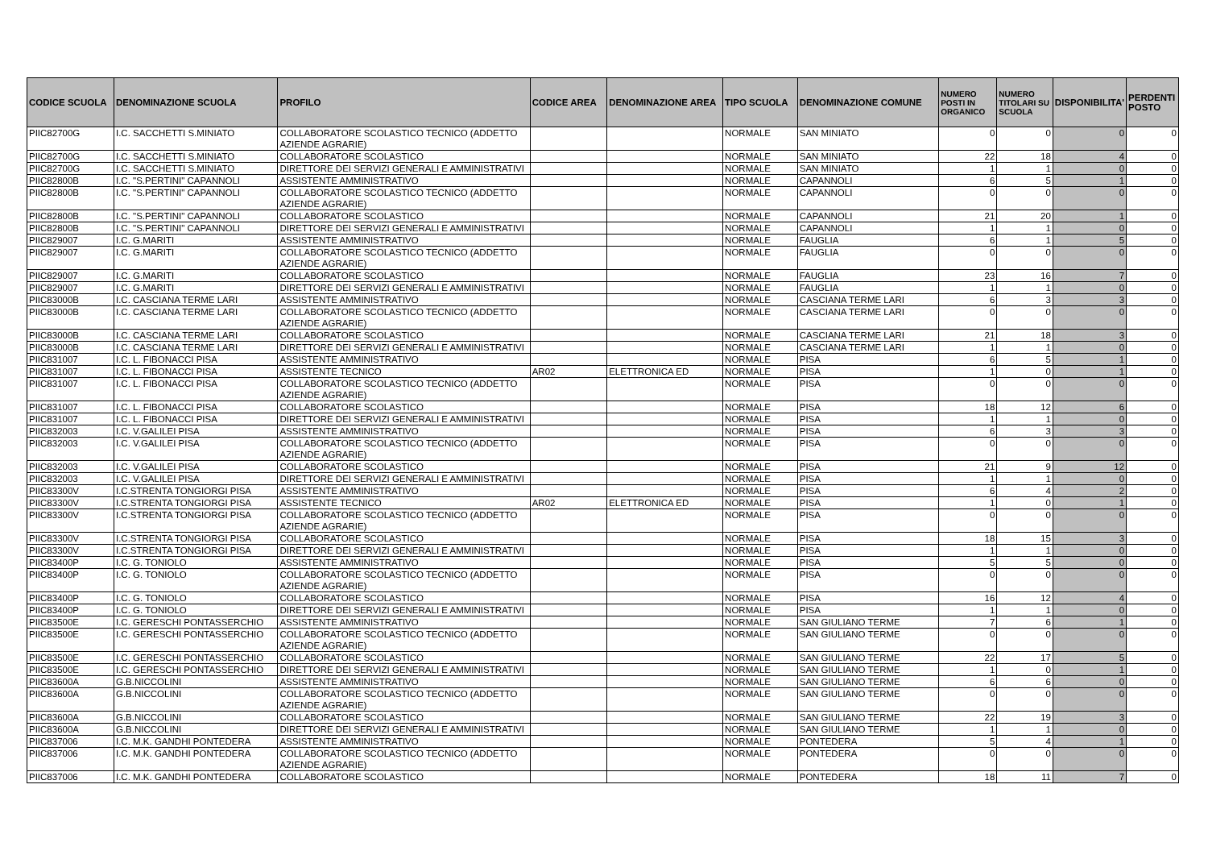| CODICE SCUOLA | DENOMINAZIONE SCUOLA | PROFILO | CODICE AREA | DENOMINAZIONE AREA | TIPO SCUOLA | DENOMINAZIONE COMUNE | NUMERO POSTI IN ORGANICO | NUMERO TITOLARI SU SCUOLA | DISPONIBILITA' | PERDENTI POSTO |
| --- | --- | --- | --- | --- | --- | --- | --- | --- | --- | --- |
| PIIC82700G | I.C. SACCHETTI S.MINIATO | COLLABORATORE SCOLASTICO TECNICO (ADDETTO AZIENDE AGRARIE) | | | NORMALE | SAN MINIATO | 0 | 0 | 0 | 0 |
| PIIC82700G | I.C. SACCHETTI S.MINIATO | COLLABORATORE SCOLASTICO | | | NORMALE | SAN MINIATO | 22 | 18 | 4 | 0 |
| PIIC82700G | I.C. SACCHETTI S.MINIATO | DIRETTORE DEI SERVIZI GENERALI E AMMINISTRATIVI | | | NORMALE | SAN MINIATO | 1 | 1 | 0 | 0 |
| PIIC82800B | I.C. "S.PERTINI" CAPANNOLI | ASSISTENTE AMMINISTRATIVO | | | NORMALE | CAPANNOLI | 6 | 5 | 1 | 0 |
| PIIC82800B | I.C. "S.PERTINI" CAPANNOLI | COLLABORATORE SCOLASTICO TECNICO (ADDETTO AZIENDE AGRARIE) | | | NORMALE | CAPANNOLI | 0 | 0 | 0 | 0 |
| PIIC82800B | I.C. "S.PERTINI" CAPANNOLI | COLLABORATORE SCOLASTICO | | | NORMALE | CAPANNOLI | 21 | 20 | 1 | 0 |
| PIIC82800B | I.C. "S.PERTINI" CAPANNOLI | DIRETTORE DEI SERVIZI GENERALI E AMMINISTRATIVI | | | NORMALE | CAPANNOLI | 1 | 1 | 0 | 0 |
| PIIC829007 | I.C. G.MARITI | ASSISTENTE AMMINISTRATIVO | | | NORMALE | FAUGLIA | 6 | 1 | 5 | 0 |
| PIIC829007 | I.C. G.MARITI | COLLABORATORE SCOLASTICO TECNICO (ADDETTO AZIENDE AGRARIE) | | | NORMALE | FAUGLIA | 0 | 0 | 0 | 0 |
| PIIC829007 | I.C. G.MARITI | COLLABORATORE SCOLASTICO | | | NORMALE | FAUGLIA | 23 | 16 | 7 | 0 |
| PIIC829007 | I.C. G.MARITI | DIRETTORE DEI SERVIZI GENERALI E AMMINISTRATIVI | | | NORMALE | FAUGLIA | 1 | 1 | 0 | 0 |
| PIIC83000B | I.C. CASCIANA TERME LARI | ASSISTENTE AMMINISTRATIVO | | | NORMALE | CASCIANA TERME LARI | 6 | 3 | 3 | 0 |
| PIIC83000B | I.C. CASCIANA TERME LARI | COLLABORATORE SCOLASTICO TECNICO (ADDETTO AZIENDE AGRARIE) | | | NORMALE | CASCIANA TERME LARI | 0 | 0 | 0 | 0 |
| PIIC83000B | I.C. CASCIANA TERME LARI | COLLABORATORE SCOLASTICO | | | NORMALE | CASCIANA TERME LARI | 21 | 18 | 3 | 0 |
| PIIC83000B | I.C. CASCIANA TERME LARI | DIRETTORE DEI SERVIZI GENERALI E AMMINISTRATIVI | | | NORMALE | CASCIANA TERME LARI | 1 | 1 | 0 | 0 |
| PIIC831007 | I.C. L. FIBONACCI PISA | ASSISTENTE AMMINISTRATIVO | | | NORMALE | PISA | 6 | 5 | 1 | 0 |
| PIIC831007 | I.C. L. FIBONACCI PISA | ASSISTENTE TECNICO | AR02 | ELETTRONICA ED | NORMALE | PISA | 1 | 0 | 1 | 0 |
| PIIC831007 | I.C. L. FIBONACCI PISA | COLLABORATORE SCOLASTICO TECNICO (ADDETTO AZIENDE AGRARIE) | | | NORMALE | PISA | 0 | 0 | 0 | 0 |
| PIIC831007 | I.C. L. FIBONACCI PISA | COLLABORATORE SCOLASTICO | | | NORMALE | PISA | 18 | 12 | 6 | 0 |
| PIIC831007 | I.C. L. FIBONACCI PISA | DIRETTORE DEI SERVIZI GENERALI E AMMINISTRATIVI | | | NORMALE | PISA | 1 | 1 | 0 | 0 |
| PIIC832003 | I.C. V.GALILEI PISA | ASSISTENTE AMMINISTRATIVO | | | NORMALE | PISA | 6 | 3 | 3 | 0 |
| PIIC832003 | I.C. V.GALILEI PISA | COLLABORATORE SCOLASTICO TECNICO (ADDETTO AZIENDE AGRARIE) | | | NORMALE | PISA | 0 | 0 | 0 | 0 |
| PIIC832003 | I.C. V.GALILEI PISA | COLLABORATORE SCOLASTICO | | | NORMALE | PISA | 21 | 9 | 12 | 0 |
| PIIC832003 | I.C. V.GALILEI PISA | DIRETTORE DEI SERVIZI GENERALI E AMMINISTRATIVI | | | NORMALE | PISA | 1 | 1 | 0 | 0 |
| PIIC83300V | I.C.STRENTA TONGIORGI PISA | ASSISTENTE AMMINISTRATIVO | | | NORMALE | PISA | 6 | 4 | 2 | 0 |
| PIIC83300V | I.C.STRENTA TONGIORGI PISA | ASSISTENTE TECNICO | AR02 | ELETTRONICA ED | NORMALE | PISA | 1 | 0 | 1 | 0 |
| PIIC83300V | I.C.STRENTA TONGIORGI PISA | COLLABORATORE SCOLASTICO TECNICO (ADDETTO AZIENDE AGRARIE) | | | NORMALE | PISA | 0 | 0 | 0 | 0 |
| PIIC83300V | I.C.STRENTA TONGIORGI PISA | COLLABORATORE SCOLASTICO | | | NORMALE | PISA | 18 | 15 | 3 | 0 |
| PIIC83300V | I.C.STRENTA TONGIORGI PISA | DIRETTORE DEI SERVIZI GENERALI E AMMINISTRATIVI | | | NORMALE | PISA | 1 | 1 | 0 | 0 |
| PIIC83400P | I.C. G. TONIOLO | ASSISTENTE AMMINISTRATIVO | | | NORMALE | PISA | 5 | 5 | 0 | 0 |
| PIIC83400P | I.C. G. TONIOLO | COLLABORATORE SCOLASTICO TECNICO (ADDETTO AZIENDE AGRARIE) | | | NORMALE | PISA | 0 | 0 | 0 | 0 |
| PIIC83400P | I.C. G. TONIOLO | COLLABORATORE SCOLASTICO | | | NORMALE | PISA | 16 | 12 | 4 | 0 |
| PIIC83400P | I.C. G. TONIOLO | DIRETTORE DEI SERVIZI GENERALI E AMMINISTRATIVI | | | NORMALE | PISA | 1 | 1 | 0 | 0 |
| PIIC83500E | I.C. GERESCHI PONTASSERCHIO | ASSISTENTE AMMINISTRATIVO | | | NORMALE | SAN GIULIANO TERME | 7 | 6 | 1 | 0 |
| PIIC83500E | I.C. GERESCHI PONTASSERCHIO | COLLABORATORE SCOLASTICO TECNICO (ADDETTO AZIENDE AGRARIE) | | | NORMALE | SAN GIULIANO TERME | 0 | 0 | 0 | 0 |
| PIIC83500E | I.C. GERESCHI PONTASSERCHIO | COLLABORATORE SCOLASTICO | | | NORMALE | SAN GIULIANO TERME | 22 | 17 | 5 | 0 |
| PIIC83500E | I.C. GERESCHI PONTASSERCHIO | DIRETTORE DEI SERVIZI GENERALI E AMMINISTRATIVI | | | NORMALE | SAN GIULIANO TERME | 1 | 0 | 1 | 0 |
| PIIC83600A | G.B.NICCOLINI | ASSISTENTE AMMINISTRATIVO | | | NORMALE | SAN GIULIANO TERME | 6 | 6 | 0 | 0 |
| PIIC83600A | G.B.NICCOLINI | COLLABORATORE SCOLASTICO TECNICO (ADDETTO AZIENDE AGRARIE) | | | NORMALE | SAN GIULIANO TERME | 0 | 0 | 0 | 0 |
| PIIC83600A | G.B.NICCOLINI | COLLABORATORE SCOLASTICO | | | NORMALE | SAN GIULIANO TERME | 22 | 19 | 3 | 0 |
| PIIC83600A | G.B.NICCOLINI | DIRETTORE DEI SERVIZI GENERALI E AMMINISTRATIVI | | | NORMALE | SAN GIULIANO TERME | 1 | 1 | 0 | 0 |
| PIIC837006 | I.C. M.K. GANDHI PONTEDERA | ASSISTENTE AMMINISTRATIVO | | | NORMALE | PONTEDERA | 5 | 4 | 1 | 0 |
| PIIC837006 | I.C. M.K. GANDHI PONTEDERA | COLLABORATORE SCOLASTICO TECNICO (ADDETTO AZIENDE AGRARIE) | | | NORMALE | PONTEDERA | 0 | 0 | 0 | 0 |
| PIIC837006 | I.C. M.K. GANDHI PONTEDERA | COLLABORATORE SCOLASTICO | | | NORMALE | PONTEDERA | 18 | 11 | 7 | 0 |